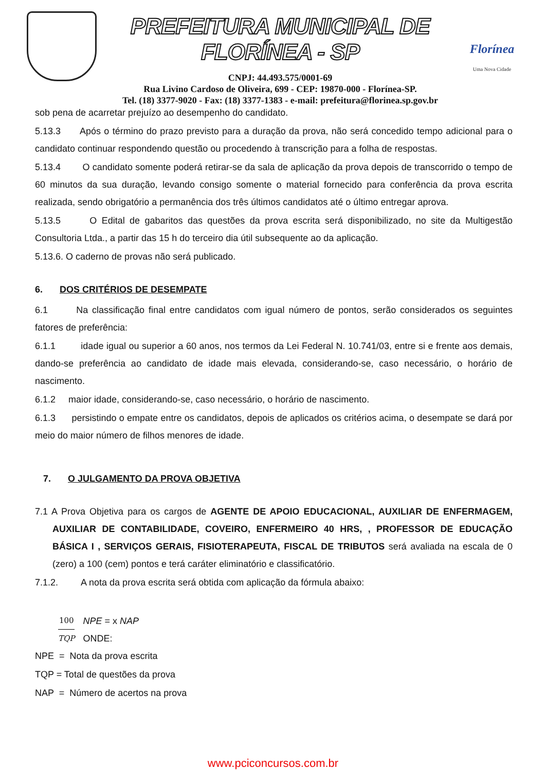PREFEITURA MUNICIPAL DE FLORÍNEA - SP
CNPJ: 44.493.575/0001-69
Rua Livino Cardoso de Oliveira, 699 - CEP: 19870-000 - Florínea-SP.
Tel. (18) 3377-9020 - Fax: (18) 3377-1383 - e-mail: prefeitura@florinea.sp.gov.br
Florínea
Uma Nova Cidade
sob pena de acarretar prejuízo ao desempenho do candidato.
5.13.3 Após o término do prazo previsto para a duração da prova, não será concedido tempo adicional para o candidato continuar respondendo questão ou procedendo à transcrição para a folha de respostas.
5.13.4 O candidato somente poderá retirar-se da sala de aplicação da prova depois de transcorrido o tempo de 60 minutos da sua duração, levando consigo somente o material fornecido para conferência da prova escrita realizada, sendo obrigatório a permanência dos três últimos candidatos até o último entregar aprova.
5.13.5 O Edital de gabaritos das questões da prova escrita será disponibilizado, no site da Multigestão Consultoria Ltda., a partir das 15 h do terceiro dia útil subsequente ao da aplicação.
5.13.6. O caderno de provas não será publicado.
6. DOS CRITÉRIOS DE DESEMPATE
6.1 Na classificação final entre candidatos com igual número de pontos, serão considerados os seguintes fatores de preferência:
6.1.1 idade igual ou superior a 60 anos, nos termos da Lei Federal N. 10.741/03, entre si e frente aos demais, dando-se preferência ao candidato de idade mais elevada, considerando-se, caso necessário, o horário de nascimento.
6.1.2 maior idade, considerando-se, caso necessário, o horário de nascimento.
6.1.3 persistindo o empate entre os candidatos, depois de aplicados os critérios acima, o desempate se dará por meio do maior número de filhos menores de idade.
7. O JULGAMENTO DA PROVA OBJETIVA
7.1 A Prova Objetiva para os cargos de AGENTE DE APOIO EDUCACIONAL, AUXILIAR DE ENFERMAGEM, AUXILIAR DE CONTABILIDADE, COVEIRO, ENFERMEIRO 40 HRS, , PROFESSOR DE EDUCAÇÃO BÁSICA I , SERVIÇOS GERAIS, FISIOTERAPEUTA, FISCAL DE TRIBUTOS será avaliada na escala de 0 (zero) a 100 (cem) pontos e terá caráter eliminatório e classificatório.
7.1.2. A nota da prova escrita será obtida com aplicação da fórmula abaixo:
100
TQP
NPE = x NAP
ONDE:
NPE = Nota da prova escrita
TQP = Total de questões da prova
NAP = Número de acertos na prova
www.pciconcursos.com.br